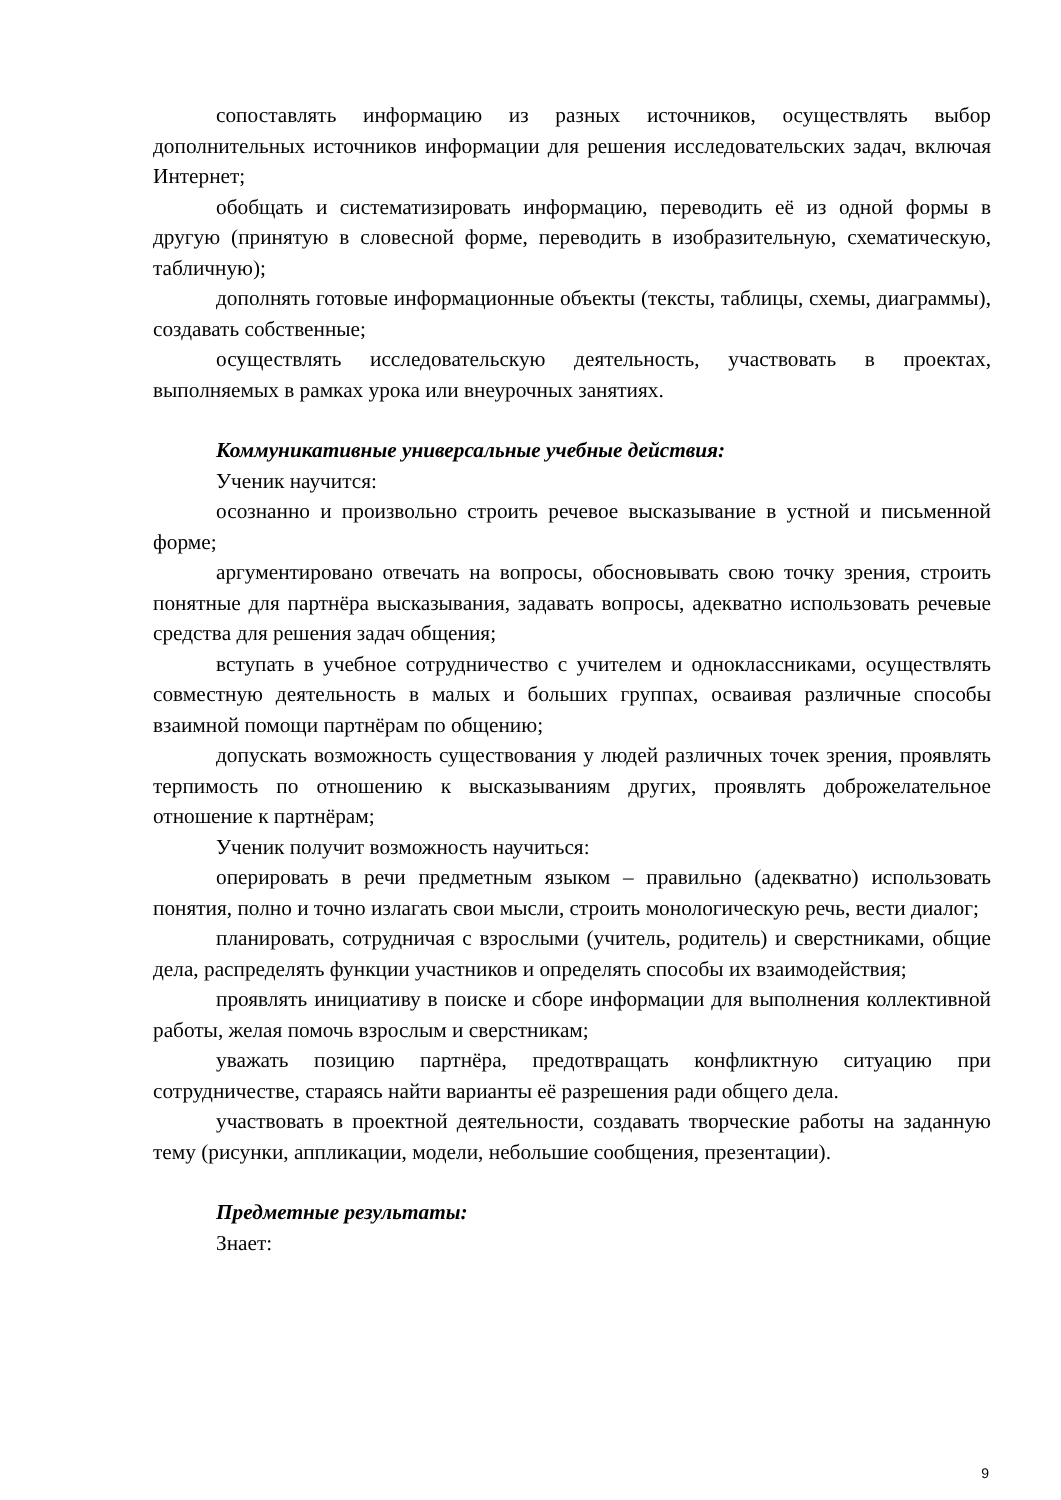сопоставлять информацию из разных источников, осуществлять выбор дополнительных источников информации для решения исследовательских задач, включая Интернет;
обобщать и систематизировать информацию, переводить её из одной формы в другую (принятую в словесной форме, переводить в изобразительную, схематическую, табличную);
дополнять готовые информационные объекты (тексты, таблицы, схемы, диаграммы), создавать собственные;
осуществлять исследовательскую деятельность, участвовать в проектах, выполняемых в рамках урока или внеурочных занятиях.
Коммуникативные универсальные учебные действия:
Ученик научится:
осознанно и произвольно строить речевое высказывание в устной и письменной форме;
аргументировано отвечать на вопросы, обосновывать свою точку зрения, строить понятные для партнёра высказывания, задавать вопросы, адекватно использовать речевые средства для решения задач общения;
вступать в учебное сотрудничество с учителем и одноклассниками, осуществлять совместную деятельность в малых и больших группах, осваивая различные способы взаимной помощи партнёрам по общению;
допускать возможность существования у людей различных точек зрения, проявлять терпимость по отношению к высказываниям других, проявлять доброжелательное отношение к партнёрам;
Ученик получит возможность научиться:
оперировать в речи предметным языком – правильно (адекватно) использовать понятия, полно и точно излагать свои мысли, строить монологическую речь, вести диалог;
планировать, сотрудничая с взрослыми (учитель, родитель) и сверстниками, общие дела, распределять функции участников и определять способы их взаимодействия;
проявлять инициативу в поиске и сборе информации для выполнения коллективной работы, желая помочь взрослым и сверстникам;
уважать позицию партнёра, предотвращать конфликтную ситуацию при сотрудничестве, стараясь найти варианты её разрешения ради общего дела.
участвовать в проектной деятельности, создавать творческие работы на заданную тему (рисунки, аппликации, модели, небольшие сообщения, презентации).
Предметные результаты:
Знает:
9